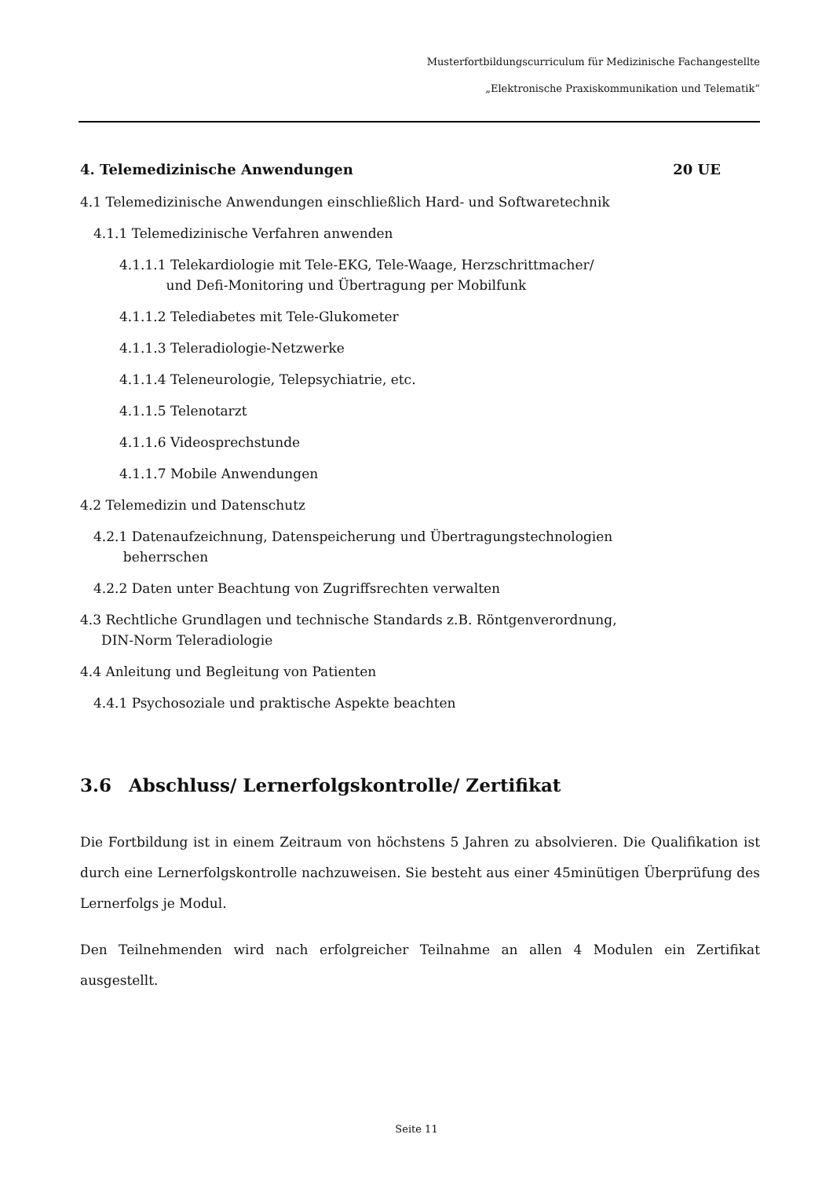Musterfortbildungscurriculum für Medizinische Fachangestellte
„Elektronische Praxiskommunikation und Telematik“
4. Telemedizinische Anwendungen 20 UE
4.1 Telemedizinische Anwendungen einschließlich Hard- und Softwaretechnik
4.1.1 Telemedizinische Verfahren anwenden
4.1.1.1 Telekardiologie mit Tele-EKG, Tele-Waage, Herzschrittmacher/
und Defi-Monitoring und Übertragung per Mobilfunk
4.1.1.2 Telediabetes mit Tele-Glukometer
4.1.1.3 Teleradiologie-Netzwerke
4.1.1.4 Teleneurologie, Telepsychiatrie, etc.
4.1.1.5 Telenotarzt
4.1.1.6 Videosprechstunde
4.1.1.7 Mobile Anwendungen
4.2 Telemedizin und Datenschutz
4.2.1 Datenaufzeichnung, Datenspeicherung und Übertragungstechnologien
beherrschen
4.2.2 Daten unter Beachtung von Zugriffsrechten verwalten
4.3 Rechtliche Grundlagen und technische Standards z.B. Röntgenverordnung,
DIN-Norm Teleradiologie
4.4 Anleitung und Begleitung von Patienten
4.4.1 Psychosoziale und praktische Aspekte beachten
3.6 Abschluss/ Lernerfolgskontrolle/ Zertifikat
Die Fortbildung ist in einem Zeitraum von höchstens 5 Jahren zu absolvieren. Die Qualifikation ist durch eine Lernerfolgskontrolle nachzuweisen. Sie besteht aus einer 45minütigen Überprüfung des Lernerfolgs je Modul.
Den Teilnehmenden wird nach erfolgreicher Teilnahme an allen 4 Modulen ein Zertifikat ausgestellt.
Seite 11